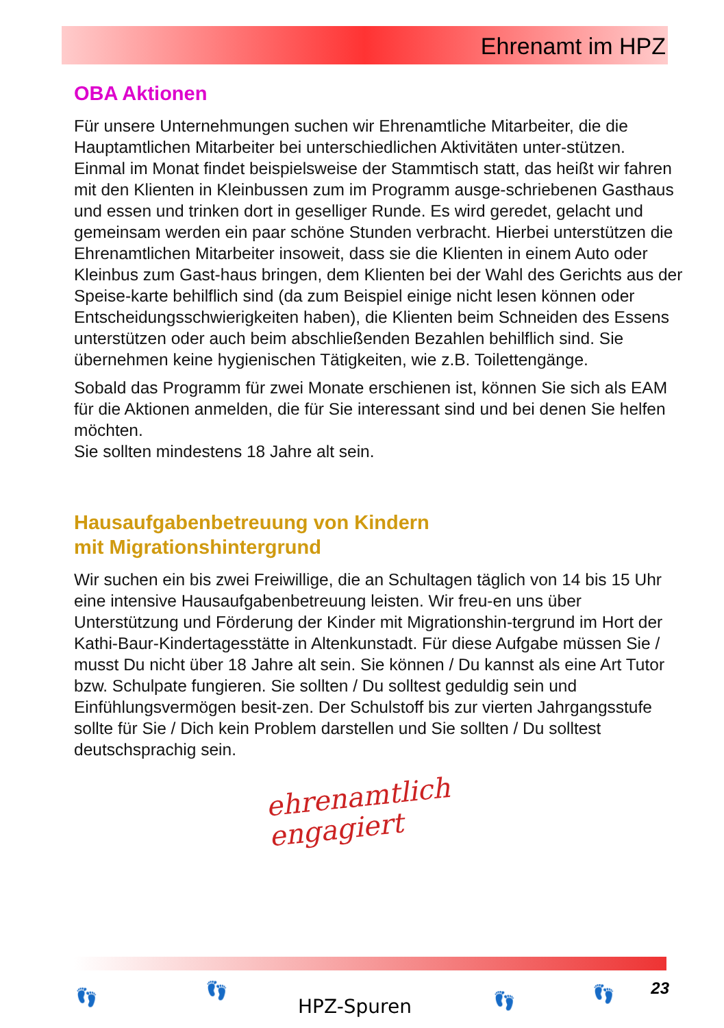Ehrenamt im HPZ
OBA Aktionen
Für unsere Unternehmungen suchen wir Ehrenamtliche Mitarbeiter, die die Hauptamtlichen Mitarbeiter bei unterschiedlichen Aktivitäten unter-stützen.
Einmal im Monat findet beispielsweise der Stammtisch statt, das heißt wir fahren mit den Klienten in Kleinbussen zum im Programm ausge-schriebenen Gasthaus und essen und trinken dort in geselliger Runde. Es wird geredet, gelacht und gemeinsam werden ein paar schöne Stunden verbracht. Hierbei unterstützen die Ehrenamtlichen Mitarbeiter insoweit, dass sie die Klienten in einem Auto oder Kleinbus zum Gast-haus bringen, dem Klienten bei der Wahl des Gerichts aus der Speise-karte behilflich sind (da zum Beispiel einige nicht lesen können oder Entscheidungsschwierigkeiten haben), die Klienten beim Schneiden des Essens unterstützen oder auch beim abschließenden Bezahlen behilflich sind. Sie übernehmen keine hygienischen Tätigkeiten, wie z.B. Toilettengänge.
Sobald das Programm für zwei Monate erschienen ist, können Sie sich als EAM für die Aktionen anmelden, die für Sie interessant sind und bei denen Sie helfen möchten.
Sie sollten mindestens 18 Jahre alt sein.
Hausaufgabenbetreuung von Kindern
mit Migrationshintergrund
Wir suchen ein bis zwei Freiwillige, die an Schultagen täglich von 14 bis 15 Uhr eine intensive Hausaufgabenbetreuung leisten. Wir freu-en uns über Unterstützung und Förderung der Kinder mit Migrationshin-tergrund im Hort der Kathi-Baur-Kindertagesstätte in Altenkunstadt. Für diese Aufgabe müssen Sie / musst Du nicht über 18 Jahre alt sein. Sie können / Du kannst als eine Art Tutor bzw. Schulpate fungieren. Sie sollten / Du solltest geduldig sein und Einfühlungsvermögen besit-zen. Der Schulstoff bis zur vierten Jahrgangsstufe sollte für Sie / Dich kein Problem darstellen und Sie sollten / Du solltest deutschsprachig sein.
ehrenamtlich
engagiert
👣 👣
HPZ-Spuren 👣 👣 23